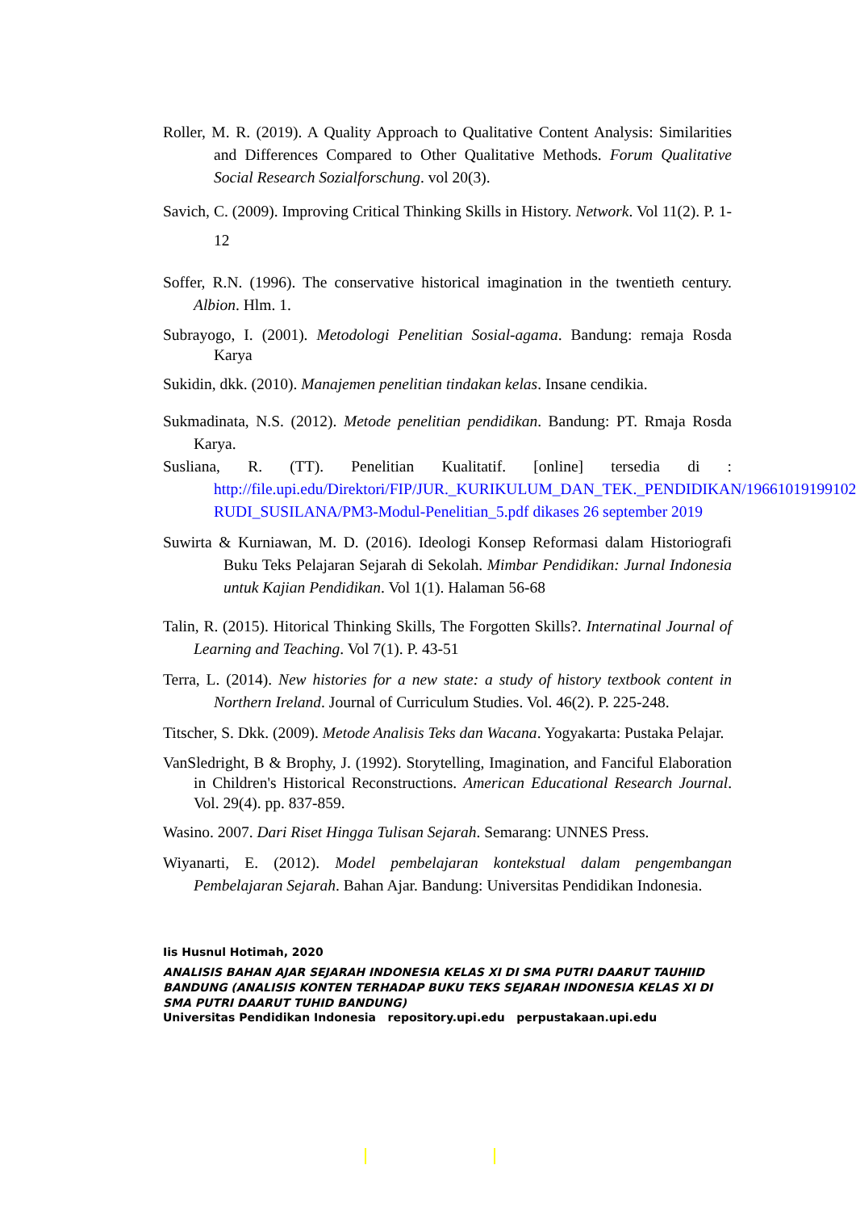Roller, M. R. (2019). A Quality Approach to Qualitative Content Analysis: Similarities and Differences Compared to Other Qualitative Methods. Forum Qualitative Social Research Sozialforschung. vol 20(3).
Savich, C. (2009). Improving Critical Thinking Skills in History. Network. Vol 11(2). P. 1-12
Soffer, R.N. (1996). The conservative historical imagination in the twentieth century. Albion. Hlm. 1.
Subrayogo, I. (2001). Metodologi Penelitian Sosial-agama. Bandung: remaja Rosda Karya
Sukidin, dkk. (2010). Manajemen penelitian tindakan kelas. Insane cendikia.
Sukmadinata, N.S. (2012). Metode penelitian pendidikan. Bandung: PT. Rmaja Rosda Karya.
Susliana, R. (TT). Penelitian Kualitatif. [online] tersedia di : http://file.upi.edu/Direktori/FIP/JUR._KURIKULUM_DAN_TEK._PENDIDIKAN/196610191991021-RUDI_SUSILANA/PM3-Modul-Penelitian_5.pdf dikases 26 september 2019
Suwirta & Kurniawan, M. D. (2016). Ideologi Konsep Reformasi dalam Historiografi Buku Teks Pelajaran Sejarah di Sekolah. Mimbar Pendidikan: Jurnal Indonesia untuk Kajian Pendidikan. Vol 1(1). Halaman 56-68
Talin, R. (2015). Hitorical Thinking Skills, The Forgotten Skills?. Internatinal Journal of Learning and Teaching. Vol 7(1). P. 43-51
Terra, L. (2014). New histories for a new state: a study of history textbook content in Northern Ireland. Journal of Curriculum Studies. Vol. 46(2). P. 225-248.
Titscher, S. Dkk. (2009). Metode Analisis Teks dan Wacana. Yogyakarta: Pustaka Pelajar.
VanSledright, B & Brophy, J. (1992). Storytelling, Imagination, and Fanciful Elaboration in Children's Historical Reconstructions. American Educational Research Journal. Vol. 29(4). pp. 837-859.
Wasino. 2007. Dari Riset Hingga Tulisan Sejarah. Semarang: UNNES Press.
Wiyanarti, E. (2012). Model pembelajaran kontekstual dalam pengembangan Pembelajaran Sejarah. Bahan Ajar. Bandung: Universitas Pendidikan Indonesia.
Iis Husnul Hotimah, 2020
ANALISIS BAHAN AJAR SEJARAH INDONESIA KELAS XI DI SMA PUTRI DAARUT TAUHIID BANDUNG (ANALISIS KONTEN TERHADAP BUKU TEKS SEJARAH INDONESIA KELAS XI DI SMA PUTRI DAARUT TUHID BANDUNG)
Universitas Pendidikan Indonesia repository.upi.edu perpustakaan.upi.edu